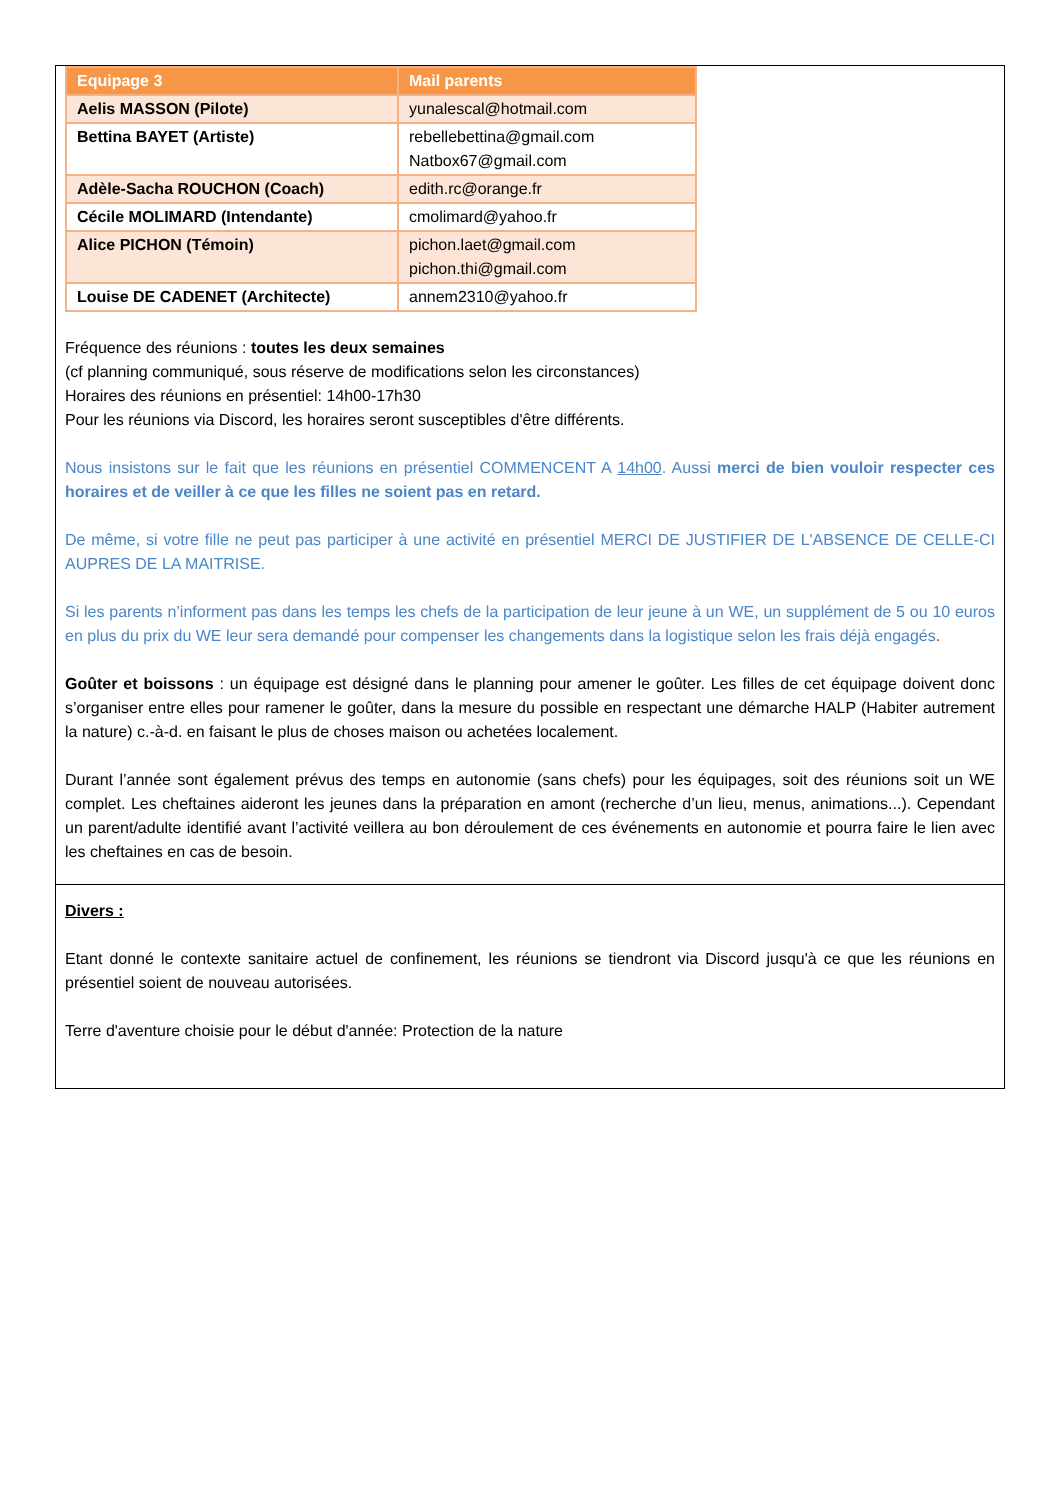| Equipage 3 | Mail parents |
| --- | --- |
| Aelis MASSON (Pilote) | yunalescal@hotmail.com |
| Bettina BAYET (Artiste) | rebellebettina@gmail.com Natbox67@gmail.com |
| Adèle-Sacha ROUCHON (Coach) | edith.rc@orange.fr |
| Cécile MOLIMARD (Intendante) | cmolimard@yahoo.fr |
| Alice PICHON (Témoin) | pichon.laet@gmail.com pichon.thi@gmail.com |
| Louise DE CADENET (Architecte) | annem2310@yahoo.fr |
Fréquence des réunions : toutes les deux semaines
(cf planning communiqué, sous réserve de modifications selon les circonstances)
Horaires des réunions en présentiel: 14h00-17h30
Pour les réunions via Discord, les horaires seront susceptibles d'être différents.
Nous insistons sur le fait que les réunions en présentiel COMMENCENT A 14h00. Aussi merci de bien vouloir respecter ces horaires et de veiller à ce que les filles ne soient pas en retard.
De même, si votre fille ne peut pas participer à une activité en présentiel MERCI DE JUSTIFIER DE L'ABSENCE DE CELLE-CI AUPRES DE LA MAITRISE.
Si les parents n’informent pas dans les temps les chefs de la participation de leur jeune à un WE, un supplément de 5 ou 10 euros en plus du prix du WE leur sera demandé pour compenser les changements dans la logistique selon les frais déjà engagés.
Goûter et boissons : un équipage est désigné dans le planning pour amener le goûter. Les filles de cet équipage doivent donc s’organiser entre elles pour ramener le goûter, dans la mesure du possible en respectant une démarche HALP (Habiter autrement la nature) c.-à-d. en faisant le plus de choses maison ou achetées localement.
Durant l’année sont également prévus des temps en autonomie (sans chefs) pour les équipages, soit des réunions soit un WE complet. Les cheftaines aideront les jeunes dans la préparation en amont (recherche d’un lieu, menus, animations...). Cependant un parent/adulte identifié avant l’activité veillera au bon déroulement de ces événements en autonomie et pourra faire le lien avec les cheftaines en cas de besoin.
Divers :
Etant donné le contexte sanitaire actuel de confinement, les réunions se tiendront via Discord jusqu'à ce que les réunions en présentiel soient de nouveau autorisées.
Terre d'aventure choisie pour le début d'année: Protection de la nature